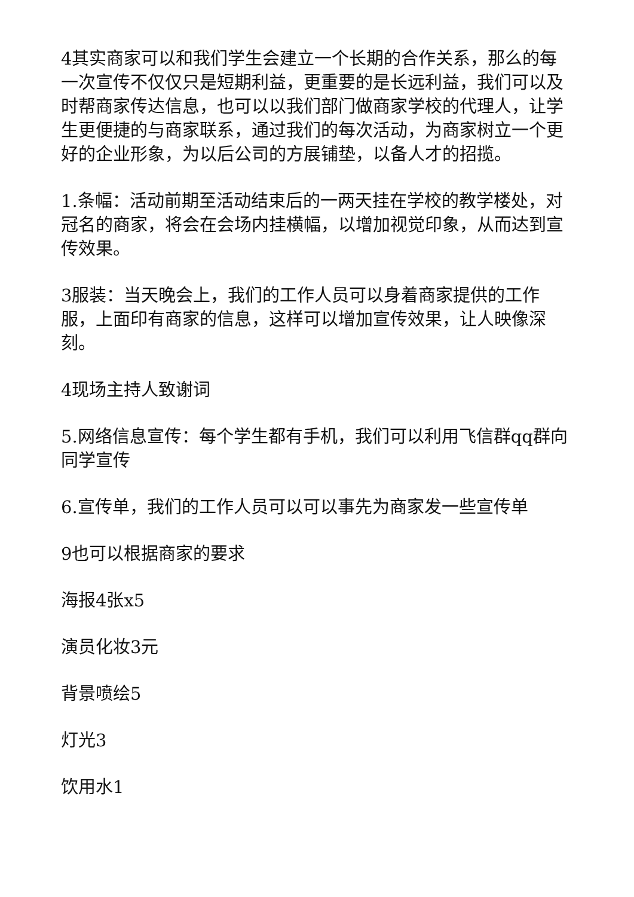4其实商家可以和我们学生会建立一个长期的合作关系，那么的每一次宣传不仅仅只是短期利益，更重要的是长远利益，我们可以及时帮商家传达信息，也可以以我们部门做商家学校的代理人，让学生更便捷的与商家联系，通过我们的每次活动，为商家树立一个更好的企业形象，为以后公司的方展铺垫，以备人才的招揽。
1.条幅：活动前期至活动结束后的一两天挂在学校的教学楼处，对冠名的商家，将会在会场内挂横幅，以增加视觉印象，从而达到宣传效果。
3服装：当天晚会上，我们的工作人员可以身着商家提供的工作服，上面印有商家的信息，这样可以增加宣传效果，让人映像深刻。
4现场主持人致谢词
5.网络信息宣传：每个学生都有手机，我们可以利用飞信群qq群向同学宣传
6.宣传单，我们的工作人员可以可以事先为商家发一些宣传单
9也可以根据商家的要求
海报4张x5
演员化妆3元
背景喷绘5
灯光3
饮用水1